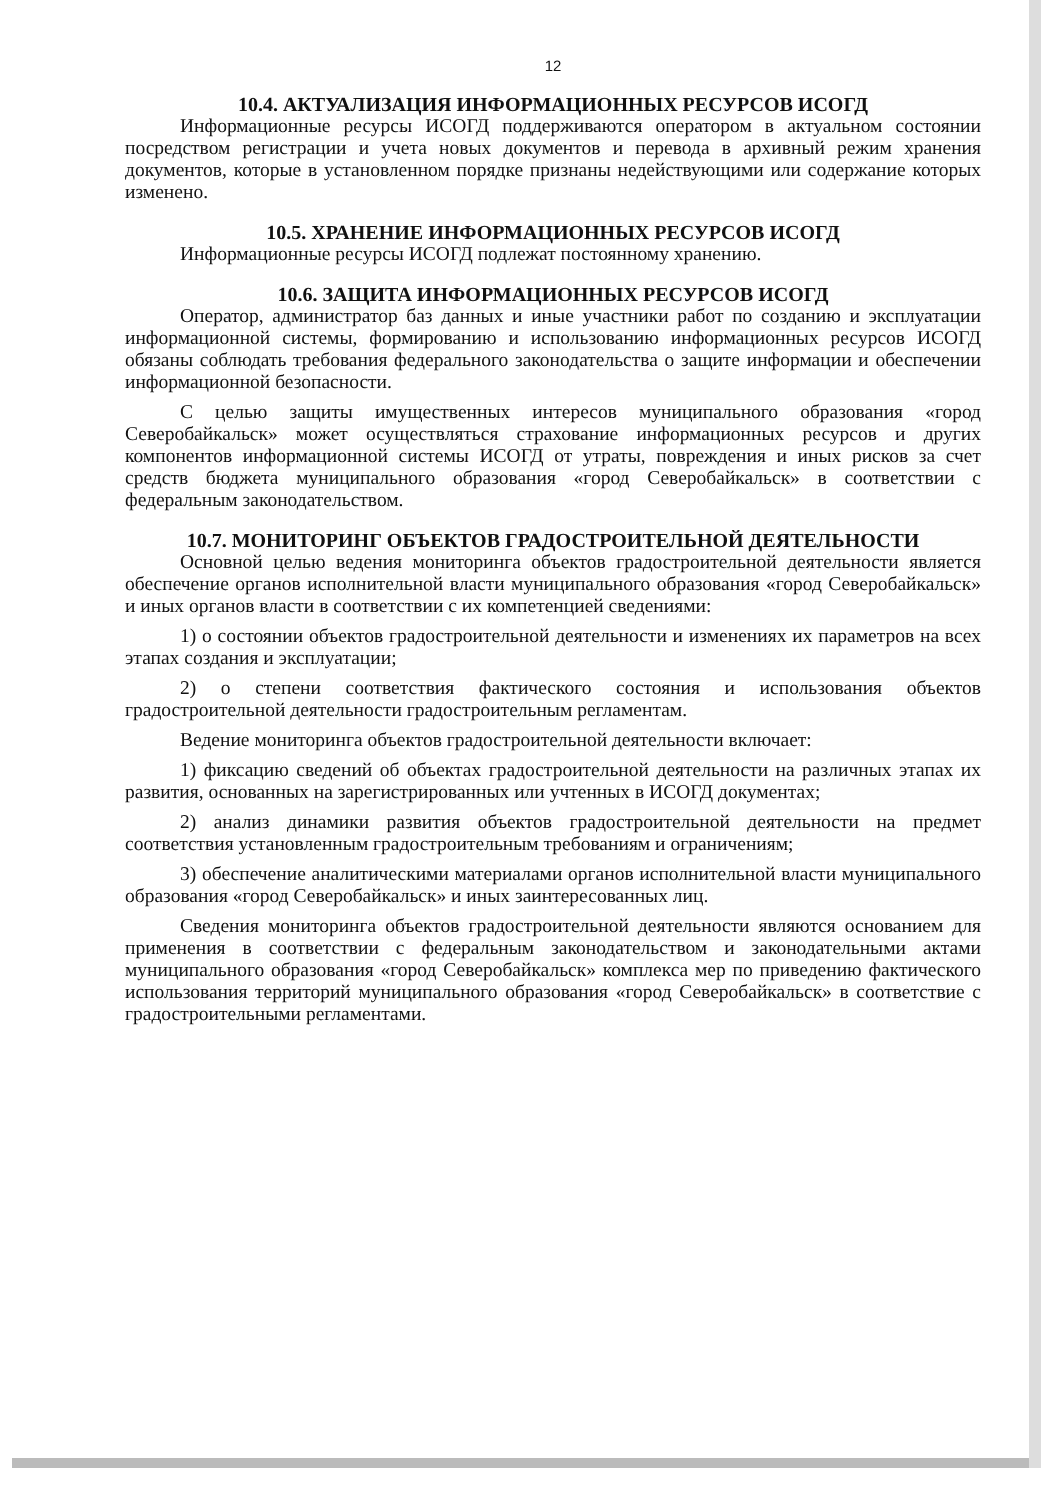12
10.4. АКТУАЛИЗАЦИЯ ИНФОРМАЦИОННЫХ РЕСУРСОВ ИСОГД
Информационные ресурсы ИСОГД поддерживаются оператором в актуальном состоянии посредством регистрации и учета новых документов и перевода в архивный режим хранения документов, которые в установленном порядке признаны недействующими или содержание которых изменено.
10.5. ХРАНЕНИЕ ИНФОРМАЦИОННЫХ РЕСУРСОВ ИСОГД
Информационные ресурсы ИСОГД подлежат постоянному хранению.
10.6. ЗАЩИТА ИНФОРМАЦИОННЫХ РЕСУРСОВ ИСОГД
Оператор, администратор баз данных и иные участники работ по созданию и эксплуатации информационной системы, формированию и использованию информационных ресурсов ИСОГД обязаны соблюдать требования федерального законодательства о защите информации и обеспечении информационной безопасности.
С целью защиты имущественных интересов муниципального образования «город Северобайкальск» может осуществляться страхование информационных ресурсов и других компонентов информационной системы ИСОГД от утраты, повреждения и иных рисков за счет средств бюджета муниципального образования «город Северобайкальск» в соответствии с федеральным законодательством.
10.7. МОНИТОРИНГ ОБЪЕКТОВ ГРАДОСТРОИТЕЛЬНОЙ ДЕЯТЕЛЬНОСТИ
Основной целью ведения мониторинга объектов градостроительной деятельности является обеспечение органов исполнительной власти муниципального образования «город Северобайкальск» и иных органов власти в соответствии с их компетенцией сведениями:
1) о состоянии объектов градостроительной деятельности и изменениях их параметров на всех этапах создания и эксплуатации;
2) о степени соответствия фактического состояния и использования объектов градостроительной деятельности градостроительным регламентам.
Ведение мониторинга объектов градостроительной деятельности включает:
1) фиксацию сведений об объектах градостроительной деятельности на различных этапах их развития, основанных на зарегистрированных или учтенных в ИСОГД документах;
2) анализ динамики развития объектов градостроительной деятельности на предмет соответствия установленным градостроительным требованиям и ограничениям;
3) обеспечение аналитическими материалами органов исполнительной власти муниципального образования «город Северобайкальск» и иных заинтересованных лиц.
Сведения мониторинга объектов градостроительной деятельности являются основанием для применения в соответствии с федеральным законодательством и законодательными актами муниципального образования «город Северобайкальск» комплекса мер по приведению фактического использования территорий муниципального образования «город Северобайкальск» в соответствие с градостроительными регламентами.